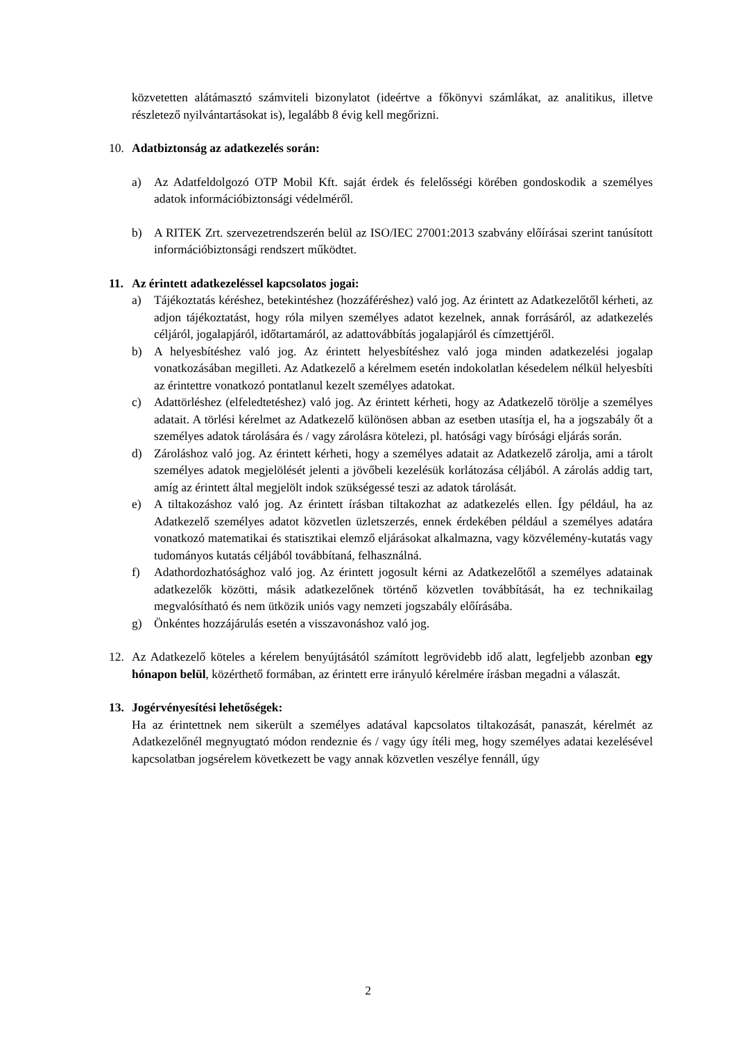közvetetten alátámasztó számviteli bizonylatot (ideértve a főkönyvi számlákat, az analitikus, illetve részletező nyilvántartásokat is), legalább 8 évig kell megőrizni.
10. Adatbiztonság az adatkezelés során:
a) Az Adatfeldolgozó OTP Mobil Kft. saját érdek és felelősségi körében gondoskodik a személyes adatok információbiztonsági védelméről.
b) A RITEK Zrt. szervezetrendszerén belül az ISO/IEC 27001:2013 szabvány előírásai szerint tanúsított információbiztonsági rendszert működtet.
11. Az érintett adatkezeléssel kapcsolatos jogai:
a) Tájékoztatás kéréshez, betekintéshez (hozzáféréshez) való jog. Az érintett az Adatkezelőtől kérheti, az adjon tájékoztatást, hogy róla milyen személyes adatot kezelnek, annak forrásáról, az adatkezelés céljáról, jogalapjáról, időtartamáról, az adattovábbítás jogalapjáról és címzettjéről.
b) A helyesbítéshez való jog. Az érintett helyesbítéshez való joga minden adatkezelési jogalap vonatkozásában megilleti. Az Adatkezelő a kérelmem esetén indokolatlan késedelem nélkül helyesbíti az érintettre vonatkozó pontatlanul kezelt személyes adatokat.
c) Adattörléshez (elfeledtetéshez) való jog. Az érintett kérheti, hogy az Adatkezelő törölje a személyes adatait. A törlési kérelmet az Adatkezelő különösen abban az esetben utasítja el, ha a jogszabály őt a személyes adatok tárolására és / vagy zárolásra kötelezi, pl. hatósági vagy bírósági eljárás során.
d) Zároláshoz való jog. Az érintett kérheti, hogy a személyes adatait az Adatkezelő zárolja, ami a tárolt személyes adatok megjelölését jelenti a jövőbeli kezelésük korlátozása céljából. A zárolás addig tart, amíg az érintett által megjelölt indok szükségessé teszi az adatok tárolását.
e) A tiltakozáshoz való jog. Az érintett írásban tiltakozhat az adatkezelés ellen. Így például, ha az Adatkezelő személyes adatot közvetlen üzletszerzés, ennek érdekében például a személyes adatára vonatkozó matematikai és statisztikai elemző eljárásokat alkalmazna, vagy közvélemény-kutatás vagy tudományos kutatás céljából továbbítaná, felhasználná.
f) Adathordozhatósághoz való jog. Az érintett jogosult kérni az Adatkezelőtől a személyes adatainak adatkezelők közötti, másik adatkezelőnek történő közvetlen továbbítását, ha ez technikailag megvalósítható és nem ütközik uniós vagy nemzeti jogszabály előírásába.
g) Önkéntes hozzájárulás esetén a visszavonáshoz való jog.
12. Az Adatkezelő köteles a kérelem benyújtásától számított legrövidebb idő alatt, legfeljebb azonban egy hónapon belül, közérthető formában, az érintett erre irányuló kérelmére írásban megadni a válaszát.
13. Jogérvényesítési lehetőségek:
Ha az érintettnek nem sikerült a személyes adatával kapcsolatos tiltakozását, panaszát, kérelmét az Adatkezelőnél megnyugtató módon rendeznie és / vagy úgy ítéli meg, hogy személyes adatai kezelésével kapcsolatban jogsérelem következett be vagy annak közvetlen veszélye fennáll, úgy
2